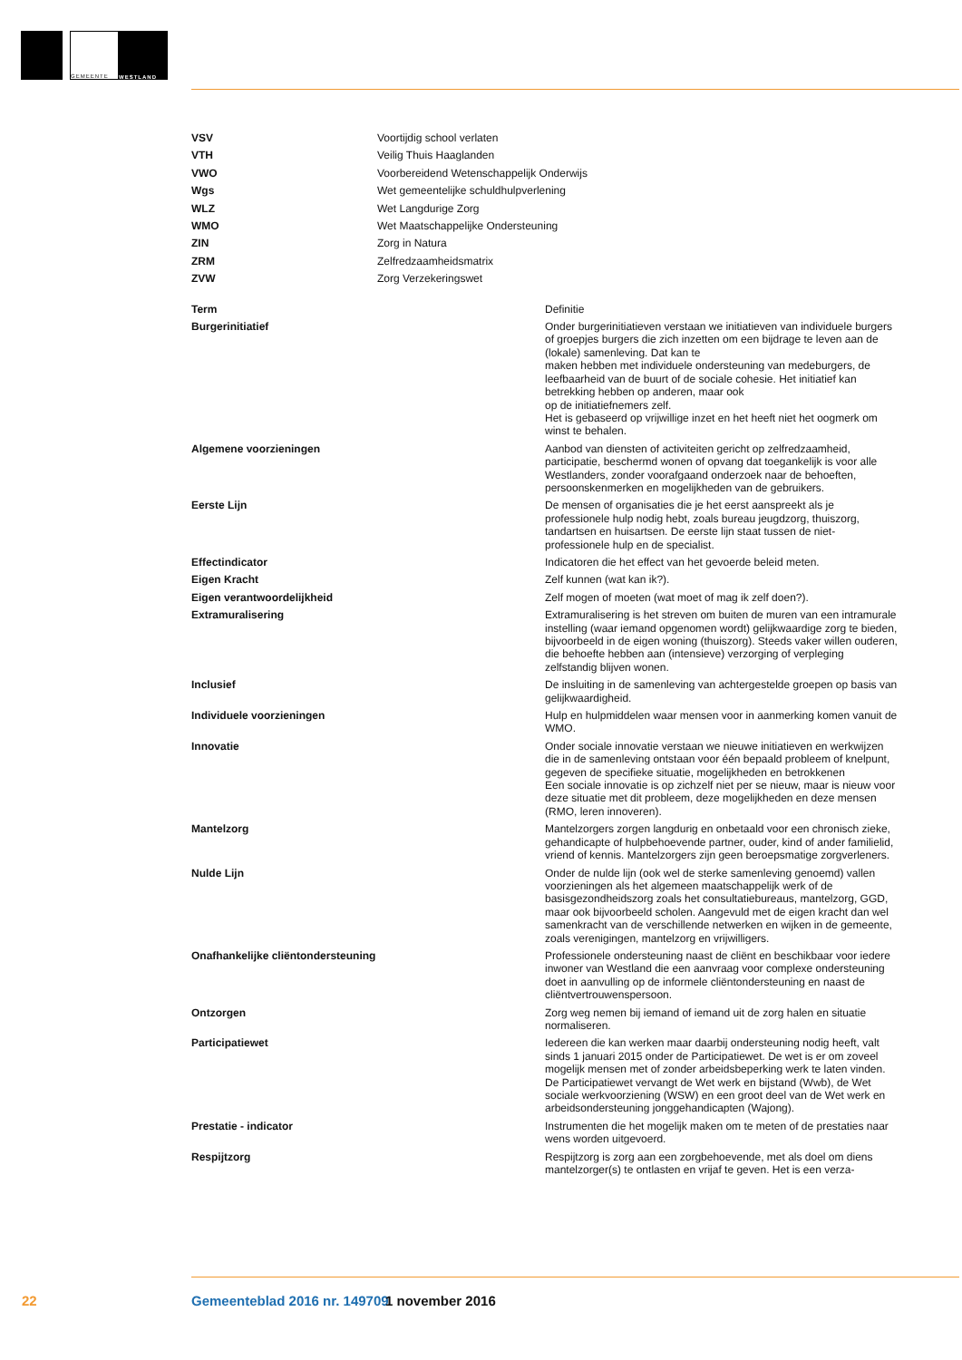GEMEENTE
WESTLAND
| VSV | Voortijdig school verlaten |
| VTH | Veilig Thuis Haaglanden |
| VWO | Voorbereidend Wetenschappelijk Onderwijs |
| Wgs | Wet gemeentelijke schuldhulpverlening |
| WLZ | Wet Langdurige Zorg |
| WMO | Wet Maatschappelijke Ondersteuning |
| ZIN | Zorg in Natura |
| ZRM | Zelfredzaamheidsmatrix |
| ZVW | Zorg Verzekeringswet |
| Term | Definitie |
| --- | --- |
| Burgerinitiatief | Onder burgerinitiatieven verstaan we initiatieven van individuele burgers of groepjes burgers die zich inzetten om een bijdrage te leven aan de (lokale) samenleving. Dat kan te maken hebben met individuele ondersteuning van medeburgers, de leefbaarheid van de buurt of de sociale cohesie. Het initiatief kan betrekking hebben op anderen, maar ook op de initiatiefnemers zelf. Het is gebaseerd op vrijwillige inzet en het heeft niet het oogmerk om winst te behalen. |
| Algemene voorzieningen | Aanbod van diensten of activiteiten gericht op zelfredzaamheid, participatie, beschermd wonen of opvang dat toegankelijk is voor alle Westlanders, zonder voorafgaand onderzoek naar de behoeften, persoonskenmerken en mogelijkheden van de gebruikers. |
| Eerste Lijn | De mensen of organisaties die je het eerst aanspreekt als je professionele hulp nodig hebt, zoals bureau jeugdzorg, thuiszorg, tandartsen en huisartsen. De eerste lijn staat tussen de niet-professionele hulp en de specialist. |
| Effectindicator | Indicatoren die het effect van het gevoerde beleid meten. |
| Eigen Kracht | Zelf kunnen (wat kan ik?). |
| Eigen verantwoordelijkheid | Zelf mogen of moeten (wat moet of mag ik zelf doen?). |
| Extramuralisering | Extramuralisering is het streven om buiten de muren van een intramurale instelling (waar iemand opgenomen wordt) gelijkwaardige zorg te bieden, bijvoorbeeld in de eigen woning (thuiszorg). Steeds vaker willen ouderen, die behoefte hebben aan (intensieve) verzorging of verpleging zelfstandig blijven wonen. |
| Inclusief | De insluiting in de samenleving van achtergestelde groepen op basis van gelijkwaardigheid. |
| Individuele voorzieningen | Hulp en hulpmiddelen waar mensen voor in aanmerking komen vanuit de WMO. |
| Innovatie | Onder sociale innovatie verstaan we nieuwe initiatieven en werkwijzen die in de samenleving ontstaan voor één bepaald probleem of knelpunt, gegeven de specifieke situatie, mogelijkheden en betrokkenen Een sociale innovatie is op zichzelf niet per se nieuw, maar is nieuw voor deze situatie met dit probleem, deze mogelijkheden en deze mensen (RMO, leren innoveren). |
| Mantelzorg | Mantelzorgers zorgen langdurig en onbetaald voor een chronisch zieke, gehandicapte of hulpbehoevende partner, ouder, kind of ander familielid, vriend of kennis. Mantelzorgers zijn geen beroepsmatige zorgverleners. |
| Nulde Lijn | Onder de nulde lijn (ook wel de sterke samenleving genoemd) vallen voorzieningen als het algemeen maatschappelijk werk of de basisgezondheidszorg zoals het consultatiebureaus, mantelzorg, GGD, maar ook bijvoorbeeld scholen. Aangevuld met de eigen kracht dan wel samenkracht van de verschillende netwerken en wijken in de gemeente, zoals verenigingen, mantelzorg en vrijwilligers. |
| Onafhankelijke cliëntondersteuning | Professionele ondersteuning naast de cliënt en beschikbaar voor iedere inwoner van Westland die een aanvraag voor complexe ondersteuning doet in aanvulling op de informele cliëntondersteuning en naast de cliëntvertrouwenspersoon. |
| Ontzorgen | Zorg weg nemen bij iemand of iemand uit de zorg halen en situatie normaliseren. |
| Participatiewet | Iedereen die kan werken maar daarbij ondersteuning nodig heeft, valt sinds 1 januari 2015 onder de Participatiewet. De wet is er om zoveel mogelijk mensen met of zonder arbeidsbeperking werk te laten vinden. De Participatiewet vervangt de Wet werk en bijstand (Wwb), de Wet sociale werkvoorziening (WSW) en een groot deel van de Wet werk en arbeidsondersteuning jonggehandicapten (Wajong). |
| Prestatie - indicator | Instrumenten die het mogelijk maken om te meten of de prestaties naar wens worden uitgevoerd. |
| Respijtzorg | Respijtzorg is zorg aan een zorgbehoevende, met als doel om diens mantelzorger(s) te ontlasten en vrijaf te geven. Het is een verza- |
22 Gemeenteblad 2016 nr. 149709 1 november 2016